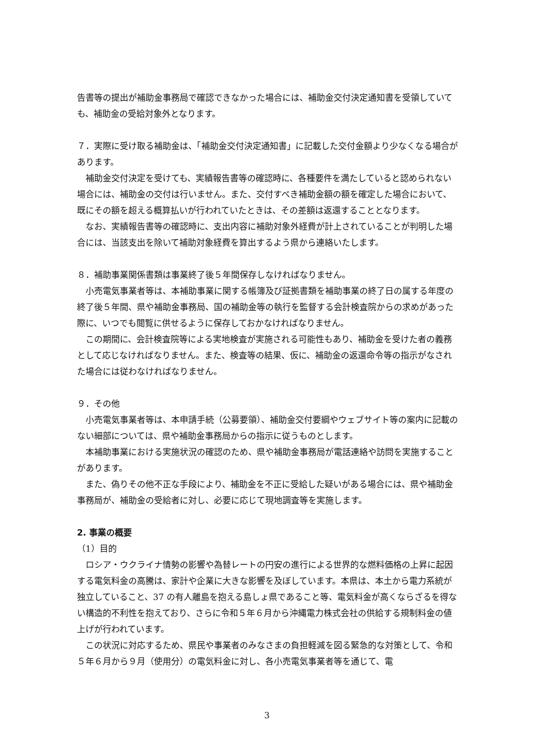告書等の提出が補助金事務局で確認できなかった場合には、補助金交付決定通知書を受領していても、補助金の受給対象外となります。
７．実際に受け取る補助金は、「補助金交付決定通知書」に記載した交付金額より少なくなる場合があります。
補助金交付決定を受けても、実績報告書等の確認時に、各種要件を満たしていると認められない場合には、補助金の交付は行いません。また、交付すべき補助金額の額を確定した場合において、既にその額を超える概算払いが行われていたときは、その差額は返還することとなります。
なお、実績報告書等の確認時に、支出内容に補助対象外経費が計上されていることが判明した場合には、当該支出を除いて補助対象経費を算出するよう県から連絡いたします。
８．補助事業関係書類は事業終了後５年間保存しなければなりません。
小売電気事業者等は、本補助事業に関する帳簿及び証拠書類を補助事業の終了日の属する年度の終了後５年間、県や補助金事務局、国の補助金等の執行を監督する会計検査院からの求めがあった際に、いつでも閲覧に供せるように保存しておかなければなりません。
この期間に、会計検査院等による実地検査が実施される可能性もあり、補助金を受けた者の義務として応じなければなりません。また、検査等の結果、仮に、補助金の返還命令等の指示がなされた場合には従わなければなりません。
９．その他
小売電気事業者等は、本申請手続（公募要領）、補助金交付要綱やウェブサイト等の案内に記載のない細部については、県や補助金事務局からの指示に従うものとします。
本補助事業における実施状況の確認のため、県や補助金事務局が電話連絡や訪問を実施することがあります。
また、偽りその他不正な手段により、補助金を不正に受給した疑いがある場合には、県や補助金事務局が、補助金の受給者に対し、必要に応じて現地調査等を実施します。
2. 事業の概要
（1）目的
ロシア・ウクライナ情勢の影響や為替レートの円安の進行による世界的な燃料価格の上昇に起因する電気料金の高騰は、家計や企業に大きな影響を及ぼしています。本県は、本土から電力系統が独立していること、37 の有人離島を抱える島しょ県であること等、電気料金が高くならざるを得ない構造的不利性を抱えており、さらに令和５年６月から沖縄電力株式会社の供給する規制料金の値上げが行われています。
この状況に対応するため、県民や事業者のみなさまの負担軽減を図る緊急的な対策として、令和５年６月から９月（使用分）の電気料金に対し、各小売電気事業者等を通じて、電
3